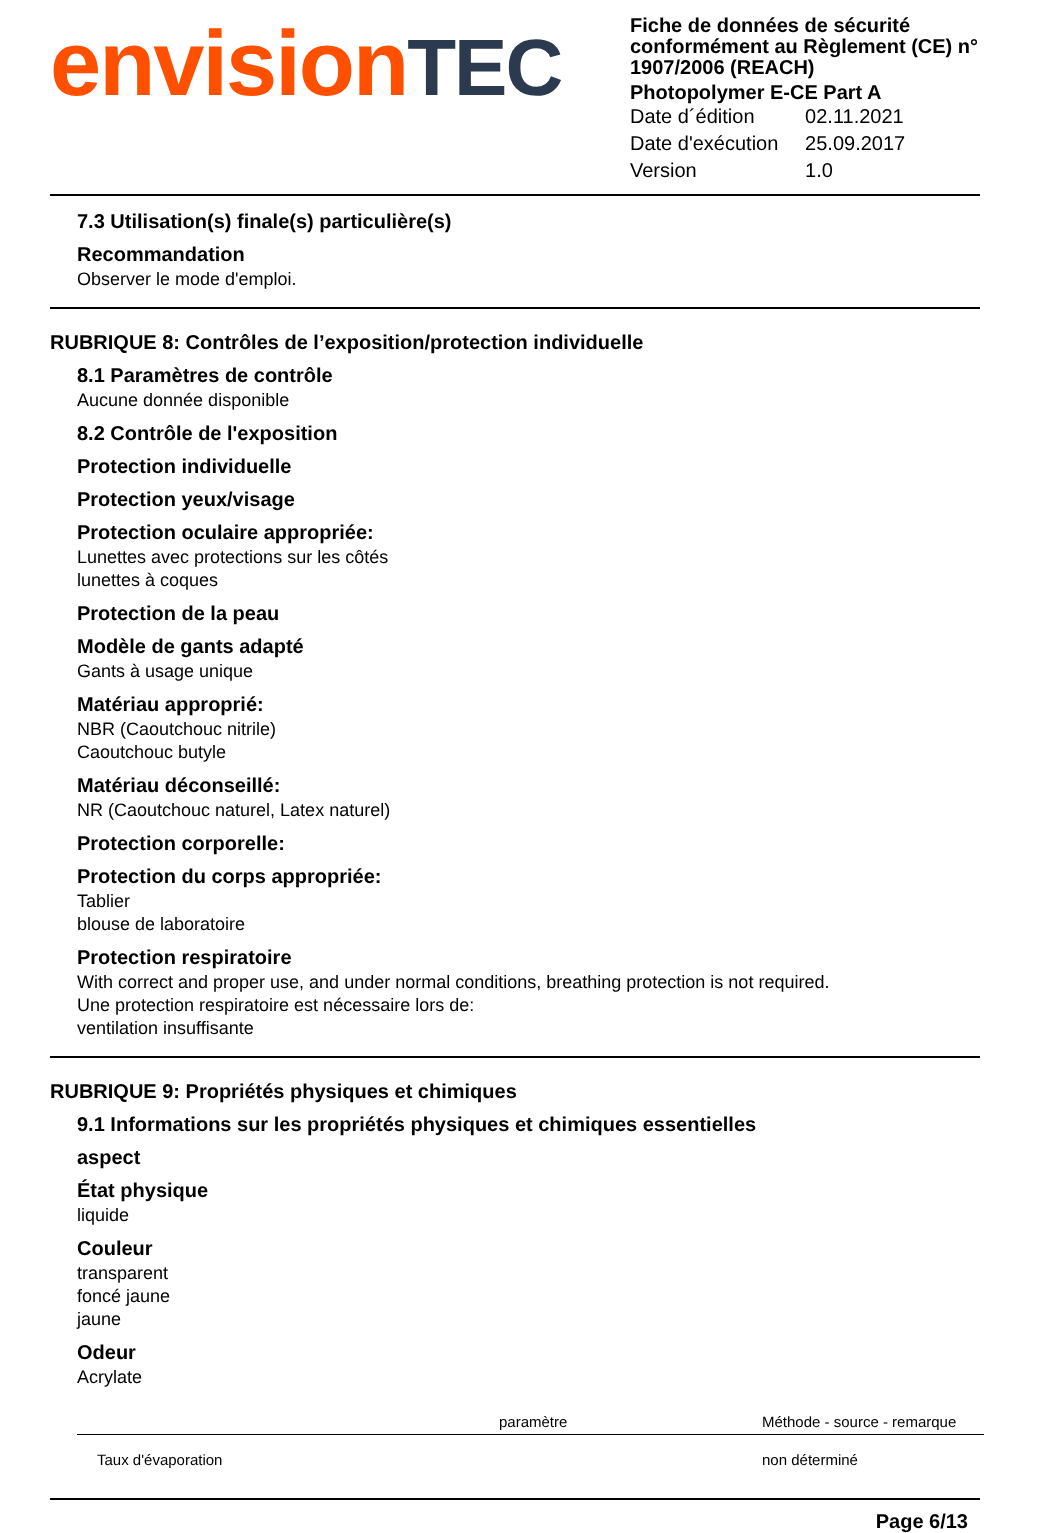envisionTEC
Fiche de données de sécurité conformément au Règlement (CE) n° 1907/2006 (REACH)
Photopolymer E-CE Part A
| Date d´édition | 02.11.2021 |
| Date d'exécution | 25.09.2017 |
| Version | 1.0 |
7.3 Utilisation(s) finale(s) particulière(s)
Recommandation
Observer le mode d'emploi.
RUBRIQUE 8: Contrôles de l’exposition/protection individuelle
8.1 Paramètres de contrôle
Aucune donnée disponible
8.2 Contrôle de l'exposition
Protection individuelle
Protection yeux/visage
Protection oculaire appropriée:
Lunettes avec protections sur les côtés
lunettes à coques
Protection de la peau
Modèle de gants adapté
Gants à usage unique
Matériau approprié:
NBR (Caoutchouc nitrile)
Caoutchouc butyle
Matériau déconseillé:
NR (Caoutchouc naturel, Latex naturel)
Protection corporelle:
Protection du corps appropriée:
Tablier
blouse de laboratoire
Protection respiratoire
With correct and proper use, and under normal conditions, breathing protection is not required.
Une protection respiratoire est nécessaire lors de:
ventilation insuffisante
RUBRIQUE 9: Propriétés physiques et chimiques
9.1 Informations sur les propriétés physiques et chimiques essentielles
aspect
État physique
liquide
Couleur
transparent
foncé jaune
jaune
Odeur
Acrylate
| | paramètre | Méthode - source - remarque |
| --- | --- | --- |
| Taux d'évaporation | | non déterminé |
Page 6/13